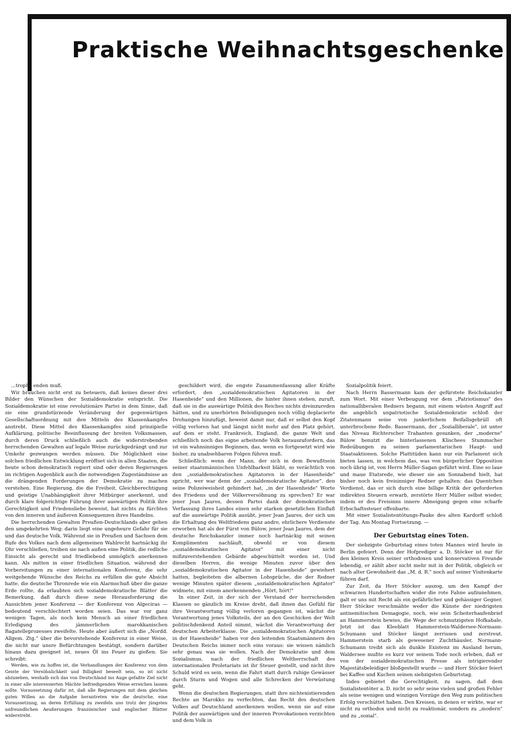Praktische Weihnachtsgeschenke
...trophe enden muß.
Wir brauchen nicht erst zu beteuern, daß keines dieser drei Bilder den Wünschen der Sozialdemokratie entspricht. Die Sozialdemokratie ist eine revolutionäre Partei in dem Sinne, daß sie eine grundstürzende Veränderung der gegenwärtigen Gesellschaftsordnung mit den Mitteln des Klassenkampfes anstrebt. Diese Mittel des Klassenkampfes sind prinzipielle Aufklärung, politische Beeinflussung der breiten Volksmassen, durch deren Druck schließlich auch die widerstrebenden herrschenden Gewalten auf legale Weise zurückgedrängt und zur Umkehr gezwungen werden müssen. Die Möglichkeit eine solchen friedlichen Entwicklung eröffnet sich in allen Staaten, die heute schon demokratisch regiert sind oder deren Regierungen im richtigen Augenblick auch die notwendigen Zugeständnisse an die drängenden Forderungen der Demokratie zu machen verstehen. Eine Regierung, die die Freiheit, Gleichberechtigung und geistige Unabhängigkeit ihrer Mitbürger anerkennt, und durch klare folgerichtige Führung ihrer auswärtigen Politik ihre Gerechtigkeit und Friedensliebe beweist, hat nichts zu fürchten von den inneren und äußeren Konsequenzen ihres Handelns.
Die herrschenden Gewalten Preußen-Deutschlands aber gehen den umgekehrten Weg; darin liegt eine ungeheure Gefahr für sie und das deutsche Volk. Während sie in Preußen und Sachsen dem Rufe des Volkes nach dem allgemeinen Wahlrecht hartnäckig ihr Ohr verschließen, treiben sie nach außen eine Politik, die redliche Einsicht als gerecht und friedliebend unmöglich anerkennen kann. Als mitten in einer friedlichen Situation, während der Vorbereitungen zu einer internationalen Konferenz, die sehr weitgehende Wünsche des Reichs zu erfüllen die gute Absicht hatte, die deutsche Thronrede wie ein Alarmschuß über die ganze Erde rollte, da erlaubten sich sozialdemokratische Blätter die Bemerkung, daß durch diese neue Herausforderung die Aussichten jener Konferenz — der Konferenz von Algeciras — bedeutend verschlechtert worden seien. Das war vor ganz wenigen Tagen, als noch kein Mensch an einer friedlichen Erledigung des jämmerlichen marokkanischen Bagatelleprozesses zweifelte. Heute aber äußert sich die „Nordd. Allgem. Ztg." über die bevorstehende Konferenz in einer Weise, die nicht nur unsre Befürchtungen bestätigt, sondern darüber hinaus dazu geeignet ist, neues Öl ins Feuer zu gießen. Sie schreibt:
Werden, wie zu hoffen ist, die Verhandlungen der Konferenz von dem Geiste der Versöhnlichkeit und Billigkeit beseelt sein, so ist nicht abzusehen, weshalb sich das von Deutschland ins Auge gefaßte Ziel nicht in einer alle interessierten Mächte befriedigenden Weise erreichen lassen sollte. Voraussetzung dafür ist, daß alle Regierungen mit dem gleichen guten Willen an die Aufgabe herantreten wie die deutsche, eine Voraussetzung, an deren Erfüllung zu zweifeln uns trotz der jüngsten unfreundlichen Aeußerungen französischer und englischer Blätter widerstrebt.
geschildert wird, die engste Zusammenfassung aller Kräfte erfordert, den „sozialdemokratischen Agitatoren in der Hasenheide" und den Millionen, die hinter ihnen stehen, zuruft, daß sie in die auswärtige Politik des Reiches nichts dreinzureden hätten, und zu unerhörten Beleidigungen noch völlig deplacierte Drohungen hinzufügt, beweist damit nur, daß er selbst den Kopf völlig verloren hat und längst nicht mehr auf den Platz gehört, auf dem er steht. Frankreich, England, die ganze Welt und schließlich noch das eigne arbeitende Volk herauszufordern, das ist ein wahnsinniges Beginnen, das, wenn es fortgesetzt wird wie bisher, zu unabsehbaren Folgen führen muß.
Schließlich: wenn der Mann, der sich in dem Bewußtsein seiner staatsmännischen Unfehlbarkeit bläht, so verächtlich von den „sozialdemokratischen Agitatoren in der Hasenheide" spricht, wer war denn der „sozialdemokratische Agitator", den seine Polizeiweisheit gehindert hat, „in der Hasenheide" Worte des Friedens und der Völkerversöhnung zu sprechen? Er war jener Jean Jaures, dessen Partei dank der demokratischen Verfassung ihres Landes einen sehr starken gesetzlichen Einfluß auf die auswärtige Politik ausübt, jener Jean Jaures, der sich um die Erhaltung des Weltfriedens ganz andre, ehrlichere Verdienste erworben hat als der Fürst von Bülow, jener Jean Jaures, dem der deutsche Reichskanzler immer noch hartnäckig mit seinen Komplimenten nachläuft, obwohl er von diesem „sozialdemokratischen Agitator" mit einer nicht mißzuverstehenden Gebärde abgeschüttelt worden ist. Und dieselben Herren, die wenige Minuten zuvor über den „sozialdemokratischen Agitator in der Hasenheide" gewiehert hatten, begleiteten die albernen Lobsprüche, die der Redner wenige Minuten später diesem „sozialdemokratischen Agitator" widmete, mit einem anerkennenden „Hört, hört!"
In einer Zeit, in der sich der Verstand der herrschenden Klassen so gänzlich im Kreise dreht, daß ihnen das Gefühl für ihre Verantwortung völlig verloren gegangen ist, wächst die Verantwortung jenes Volksteils, der an den Geschicken der Welt politischdenkend Anteil nimmt, wächst die Verantwortung der deutschen Arbeiterklasse. Die „sozialdemokratischen Agitatoren in der Hasenheide" haben vor den leitenden Staatsmännern des Deutschen Reichs immer noch eins voraus: sie wissen nämlich sehr genau was sie wollen. Nach der Demokratie und dem Sozialismus, nach der friedlichen Weltherrschaft des internationalen Proletariats ist ihr Steuer gestellt, und nicht ihre Schuld wird es sein, wenn die Fahrt statt durch ruhige Gewässer durch Sturm und Wogen und alle Schrecken der Verwüstung geht.
Wenn die deutschen Regierungen, statt ihre nichtexistierenden Rechte an Marokko zu verfechten, das Recht des deutschen Volkes auf Deutschland anerkennen wollen, wenn sie auf eine Politik der auswärtigen und der inneren Provokationen verzichten und dem Volk in
Sozialpolitik feiert.
Nach Herrn Bassermann kam der gefürstete Reichskanzler zum Wort. Mit einer Verbeugung vor dem „Patriotismus" des nationalliberalen Redners begann, mit einem wüsten Angriff auf die angeblich unpatriotische Sozialdemokratie schloß der Zitatenmann seine von junkerlichem Beifallsgebrüll oft unterbrochene Rede. Bassermann, der „Sozialliberale", ist unter das Niveau Richterscher Trabanten gesunken, der „moderne" Bülow benutzt die hinterlassenen Klischees Stummscher Redeübungen zu seinen parlamentarischen Haupt- und Staatsaktionen. Solche Plattitüden kann nur ein Parlament sich bieten lassen, in welchem das, was von bürgerlicher Opposition noch übrig ist, von Herrn Müller-Sagan geführt wird. Eine so laue und maue Etatsrede, wie dieser sie am Sonnabend hielt, hat bisher noch kein freisinniger Redner gehalten: das Quentchen Verdienst, das er sich durch eine billige Kritik der geforderten indirekten Steuern erwarb, zerstörte Herr Müller selbst wieder, indem er des Freisinns innere Abneigung gegen eine scharfe Erbschaftssteuer offenbarte.
Mit einer Sozialistentötungs-Pauke des alten Kardorff schloß der Tag. Am Montag Fortsetzung. —
Der Geburtstag eines Toten.
Der siebzigste Geburtstag eines toten Mannes wird heute in Berlin gefeiert. Denn der Hofprediger a. D. Stöcker ist nur für den kleinen Kreis seiner orthodoxen und konservativen Freunde lebendig, er zählt aber nicht mehr mit in der Politik, obgleich er nach alter Gewohnheit das „M. d. R." noch auf seiner Visitenkarte führen darf.
Zur Zeit, da Herr Stöcker auszog, um den Kampf der schwarzen Hundertschaften wider die rote Fahne aufzunehmen, galt er uns mit Recht als ein gefährlicher und gehässiger Gegner. Herr Stöcker verschmähte weder die Künste der niedrigsten antisemitischen Demagogie, noch, wie sein Scheiterhaufenbrief an Hammerstein bewies, die Wege der schmutzigsten Hofkabale. Jetzt ist das Kleeblatt Hammerstein-Waldersee-Normann-Schumann und Stöcker längst zerrissen und zerstreut. Hammerstein starb als gewesener Zuchthäusler, Normann-Schumann treibt sich als dunkle Existenz im Ausland herum, Waldersee mußte es kurz vor seinem Tode noch erleben, daß er von der sozialdemokratischen Presse als intrigierender Majestätsbeleidiger bloßgestellt wurde — und Herr Stöcker feiert bei Kaffee und Kuchen seinen siebzigsten Geburtstag.
Indes gebietet die Gerechtigkeit, zu sagen, daß dem Sozialistentöter a. D. nicht so sehr seine vielen und großen Fehler als seine wenigen und winzigen Vorzüge den Weg zum politischen Erfolg verschüttet haben. Den Kreisen, in denen er wirkte, war er nicht zu orthodox und nicht zu reaktionär, sondern zu „modern" und zu „sozial".